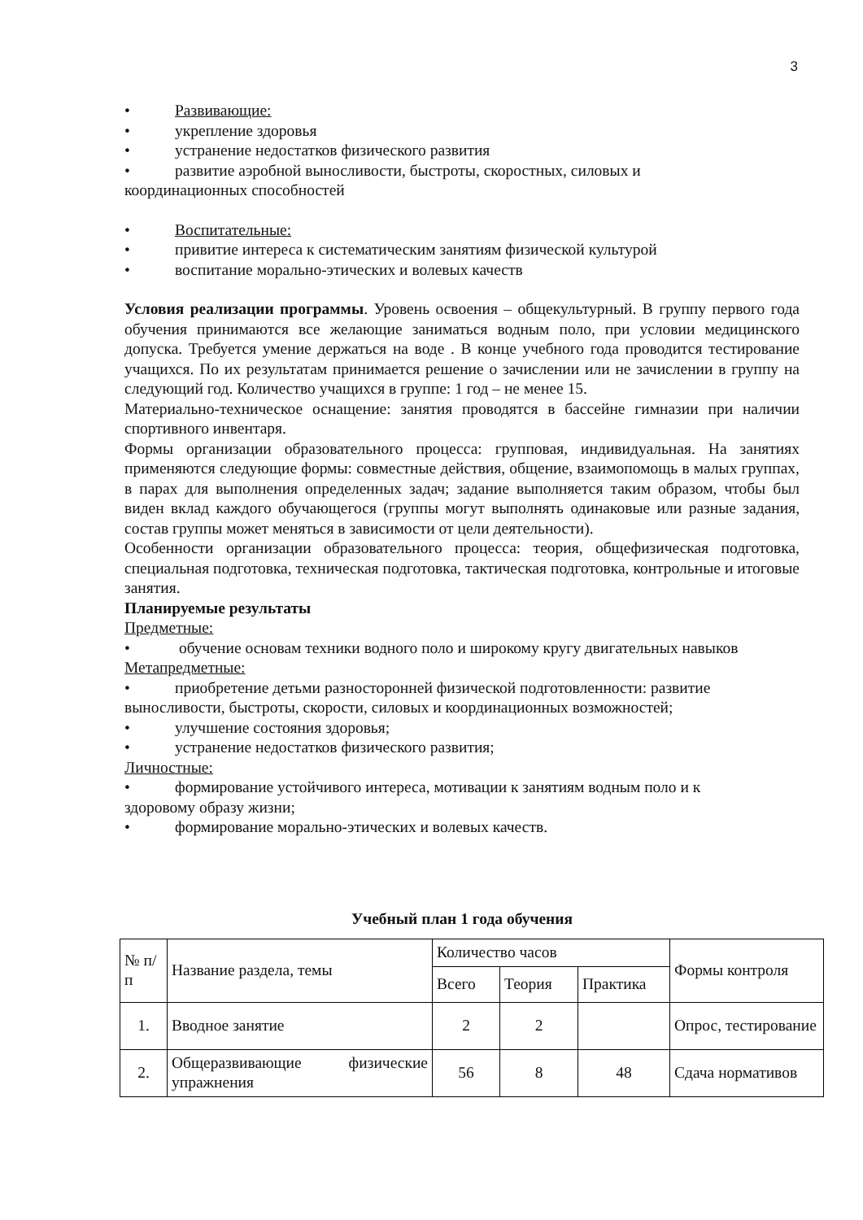3
• Развивающие:
• укрепление здоровья
• устранение недостатков физического развития
• развитие аэробной выносливости, быстроты, скоростных, силовых и
координационных способностей
• Воспитательные:
• привитие интереса к систематическим занятиям физической культурой
• воспитание морально-этических и волевых качеств
Условия реализации программы. Уровень освоения – общекультурный. В группу первого года обучения принимаются все желающие заниматься водным поло, при условии медицинского допуска. Требуется умение держаться на воде . В конце учебного года проводится тестирование учащихся. По их результатам принимается решение о зачислении или не зачислении в группу на следующий год. Количество учащихся в группе: 1 год – не менее 15.
Материально-техническое оснащение: занятия проводятся в бассейне гимназии при наличии спортивного инвентаря.
Формы организации образовательного процесса: групповая, индивидуальная. На занятиях применяются следующие формы: совместные действия, общение, взаимопомощь в малых группах, в парах для выполнения определенных задач; задание выполняется таким образом, чтобы был виден вклад каждого обучающегося (группы могут выполнять одинаковые или разные задания, состав группы может меняться в зависимости от цели деятельности).
Особенности организации образовательного процесса: теория, общефизическая подготовка, специальная подготовка, техническая подготовка, тактическая подготовка, контрольные и итоговые занятия.
Планируемые результаты
Предметные:
• обучение основам техники водного поло и широкому кругу двигательных навыков
Метапредметные:
• приобретение детьми разносторонней физической подготовленности: развитие
выносливости, быстроты, скорости, силовых и координационных возможностей;
• улучшение состояния здоровья;
• устранение недостатков физического развития;
Личностные:
• формирование устойчивого интереса, мотивации к занятиям водным поло и к
здоровому образу жизни;
• формирование морально-этических и волевых качеств.
Учебный план 1 года обучения
| № п/п | Название раздела, темы | Количество часов | | | Формы контроля |
| | | Всего | Теория | Практика | |
| 1. | Вводное занятие | 2 | 2 | | Опрос, тестирование |
| 2. | Общеразвивающие физические упражнения | 56 | 8 | 48 | Сдача нормативов |